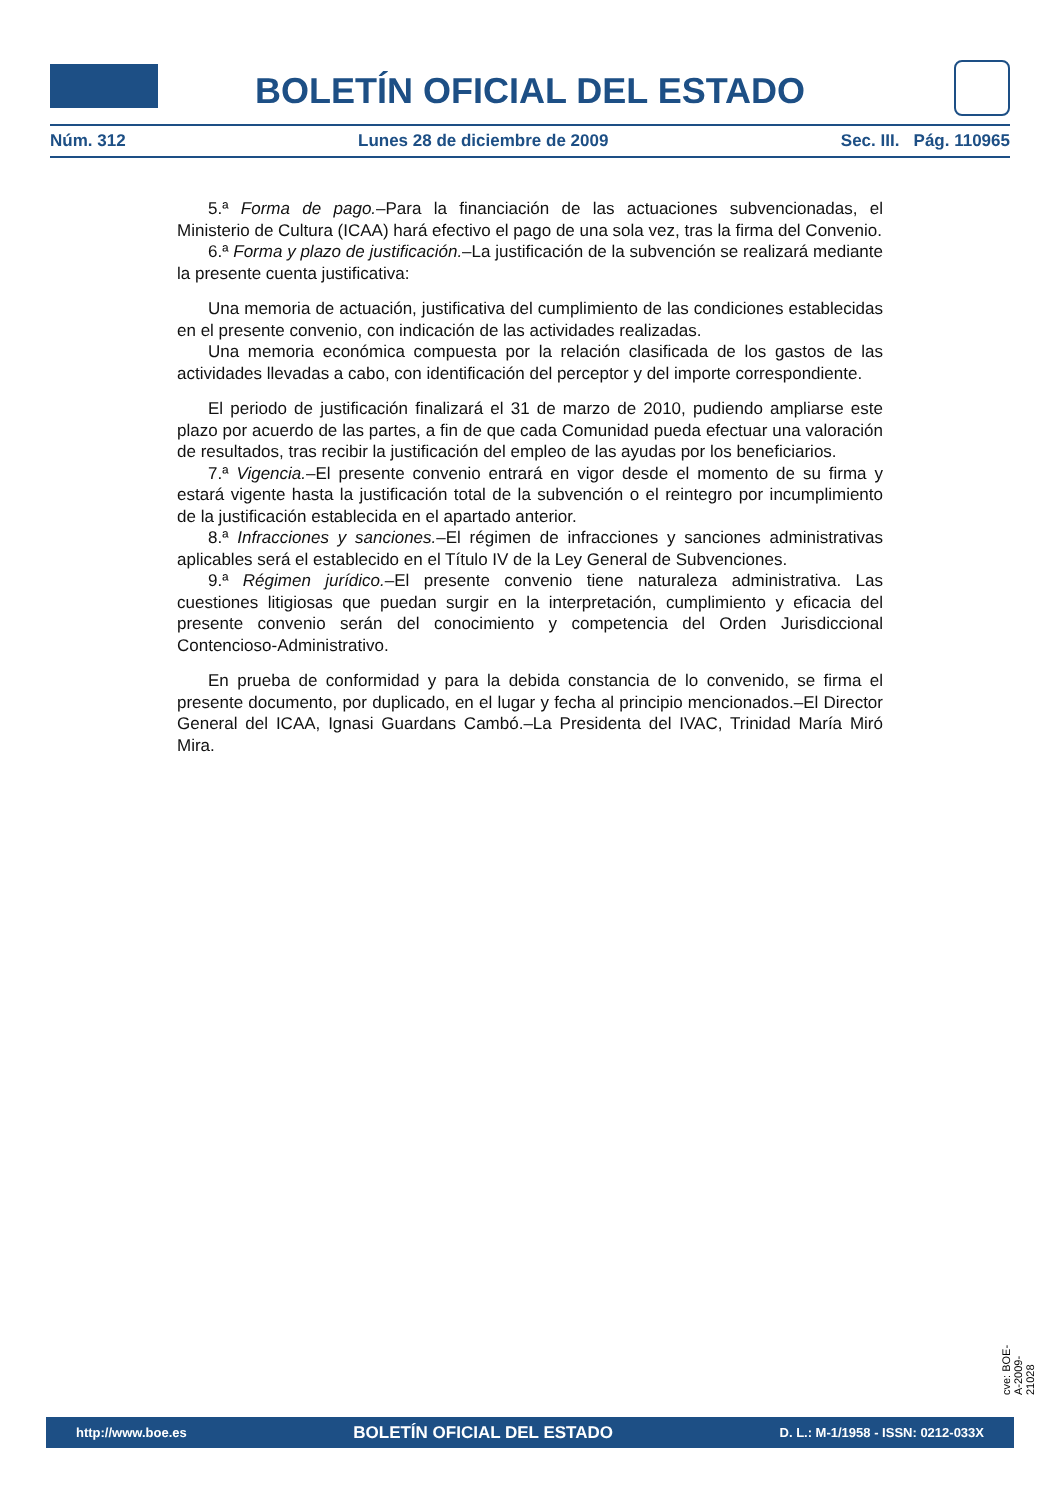BOLETÍN OFICIAL DEL ESTADO
Núm. 312 Lunes 28 de diciembre de 2009 Sec. III. Pág. 110965
5.ª Forma de pago.–Para la financiación de las actuaciones subvencionadas, el Ministerio de Cultura (ICAA) hará efectivo el pago de una sola vez, tras la firma del Convenio.
6.ª Forma y plazo de justificación.–La justificación de la subvención se realizará mediante la presente cuenta justificativa:
Una memoria de actuación, justificativa del cumplimiento de las condiciones establecidas en el presente convenio, con indicación de las actividades realizadas.
Una memoria económica compuesta por la relación clasificada de los gastos de las actividades llevadas a cabo, con identificación del perceptor y del importe correspondiente.
El periodo de justificación finalizará el 31 de marzo de 2010, pudiendo ampliarse este plazo por acuerdo de las partes, a fin de que cada Comunidad pueda efectuar una valoración de resultados, tras recibir la justificación del empleo de las ayudas por los beneficiarios.
7.ª Vigencia.–El presente convenio entrará en vigor desde el momento de su firma y estará vigente hasta la justificación total de la subvención o el reintegro por incumplimiento de la justificación establecida en el apartado anterior.
8.ª Infracciones y sanciones.–El régimen de infracciones y sanciones administrativas aplicables será el establecido en el Título IV de la Ley General de Subvenciones.
9.ª Régimen jurídico.–El presente convenio tiene naturaleza administrativa. Las cuestiones litigiosas que puedan surgir en la interpretación, cumplimiento y eficacia del presente convenio serán del conocimiento y competencia del Orden Jurisdiccional Contencioso-Administrativo.
En prueba de conformidad y para la debida constancia de lo convenido, se firma el presente documento, por duplicado, en el lugar y fecha al principio mencionados.–El Director General del ICAA, Ignasi Guardans Cambó.–La Presidenta del IVAC, Trinidad María Miró Mira.
cve: BOE-A-2009-21028
http://www.boe.es BOLETÍN OFICIAL DEL ESTADO D. L.: M-1/1958 - ISSN: 0212-033X